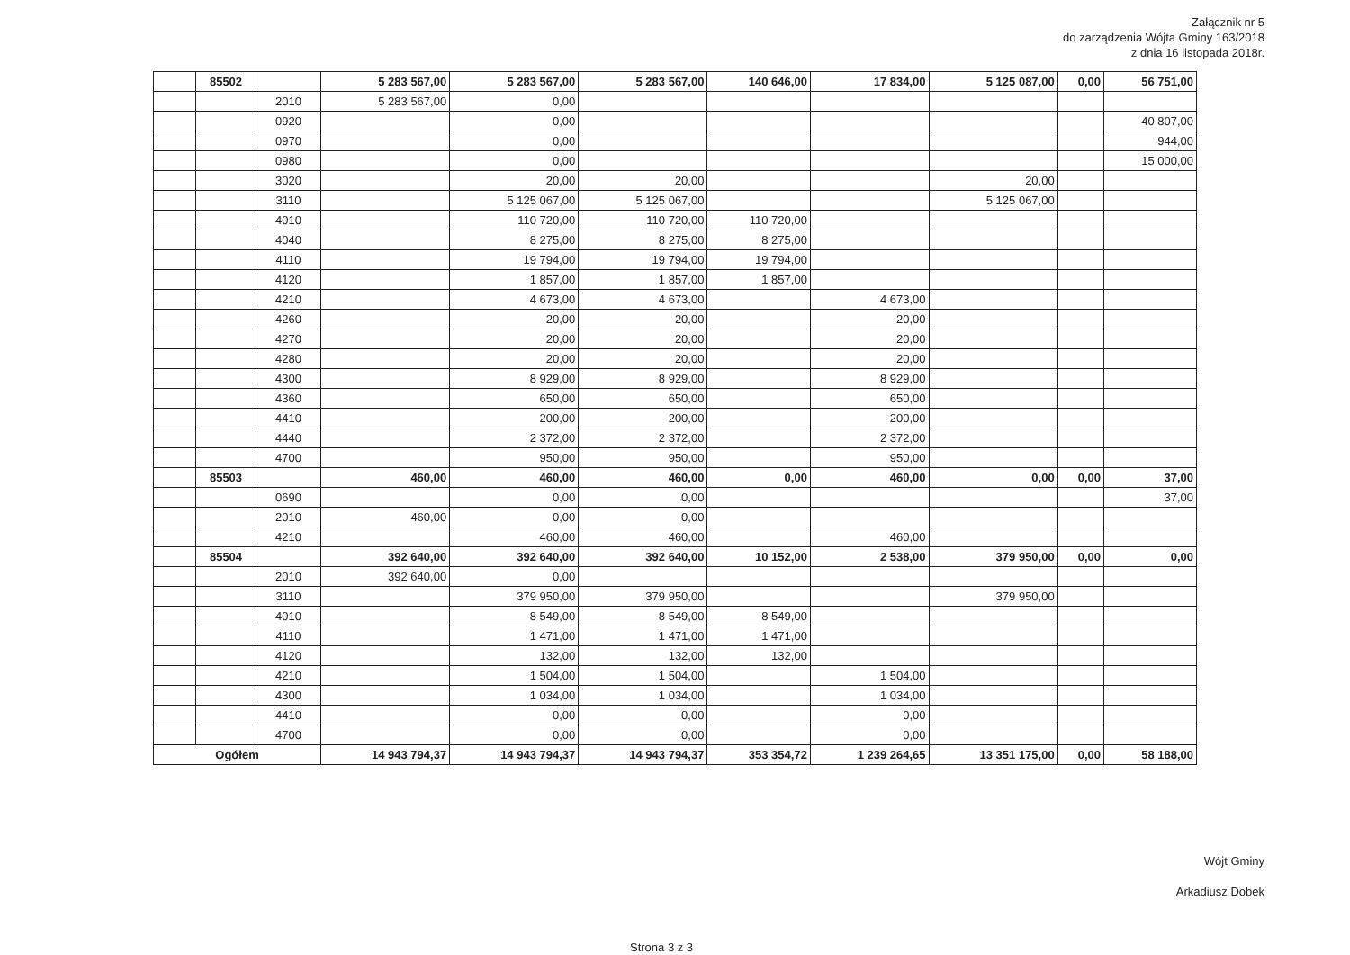Załącznik nr 5
do zarządzenia Wójta Gminy 163/2018
z dnia 16 listopada 2018r.
| | 85502 | | 5 283 567,00 | 5 283 567,00 | 5 283 567,00 | 140 646,00 | 17 834,00 | 5 125 087,00 | 0,00 | 56 751,00 |
| | | 2010 | 5 283 567,00 | 0,00 | | | | | | |
| | | 0920 | | 0,00 | | | | | | 40 807,00 |
| | | 0970 | | 0,00 | | | | | | 944,00 |
| | | 0980 | | 0,00 | | | | | | 15 000,00 |
| | | 3020 | | 20,00 | 20,00 | | | 20,00 | | |
| | | 3110 | | 5 125 067,00 | 5 125 067,00 | | | 5 125 067,00 | | |
| | | 4010 | | 110 720,00 | 110 720,00 | 110 720,00 | | | | |
| | | 4040 | | 8 275,00 | 8 275,00 | 8 275,00 | | | | |
| | | 4110 | | 19 794,00 | 19 794,00 | 19 794,00 | | | | |
| | | 4120 | | 1 857,00 | 1 857,00 | 1 857,00 | | | | |
| | | 4210 | | 4 673,00 | 4 673,00 | | 4 673,00 | | | |
| | | 4260 | | 20,00 | 20,00 | | 20,00 | | | |
| | | 4270 | | 20,00 | 20,00 | | 20,00 | | | |
| | | 4280 | | 20,00 | 20,00 | | 20,00 | | | |
| | | 4300 | | 8 929,00 | 8 929,00 | | 8 929,00 | | | |
| | | 4360 | | 650,00 | 650,00 | | 650,00 | | | |
| | | 4410 | | 200,00 | 200,00 | | 200,00 | | | |
| | | 4440 | | 2 372,00 | 2 372,00 | | 2 372,00 | | | |
| | | 4700 | | 950,00 | 950,00 | | 950,00 | | | |
| | 85503 | | 460,00 | 460,00 | 460,00 | 0,00 | 460,00 | 0,00 | 0,00 | 37,00 |
| | | 0690 | | 0,00 | 0,00 | | | | | 37,00 |
| | | 2010 | 460,00 | 0,00 | 0,00 | | | | | |
| | | 4210 | | 460,00 | 460,00 | | 460,00 | | | |
| | 85504 | | 392 640,00 | 392 640,00 | 392 640,00 | 10 152,00 | 2 538,00 | 379 950,00 | 0,00 | 0,00 |
| | | 2010 | 392 640,00 | 0,00 | | | | | | |
| | | 3110 | | 379 950,00 | 379 950,00 | | | 379 950,00 | | |
| | | 4010 | | 8 549,00 | 8 549,00 | 8 549,00 | | | | |
| | | 4110 | | 1 471,00 | 1 471,00 | 1 471,00 | | | | |
| | | 4120 | | 132,00 | 132,00 | 132,00 | | | | |
| | | 4210 | | 1 504,00 | 1 504,00 | | 1 504,00 | | | |
| | | 4300 | | 1 034,00 | 1 034,00 | | 1 034,00 | | | |
| | | 4410 | | 0,00 | 0,00 | | 0,00 | | | |
| | | 4700 | | 0,00 | 0,00 | | 0,00 | | | |
| Ogółem | | | 14 943 794,37 | 14 943 794,37 | 14 943 794,37 | 353 354,72 | 1 239 264,65 | 13 351 175,00 | 0,00 | 58 188,00 |
Strona 3 z 3
Wójt Gminy
Arkadiusz Dobek